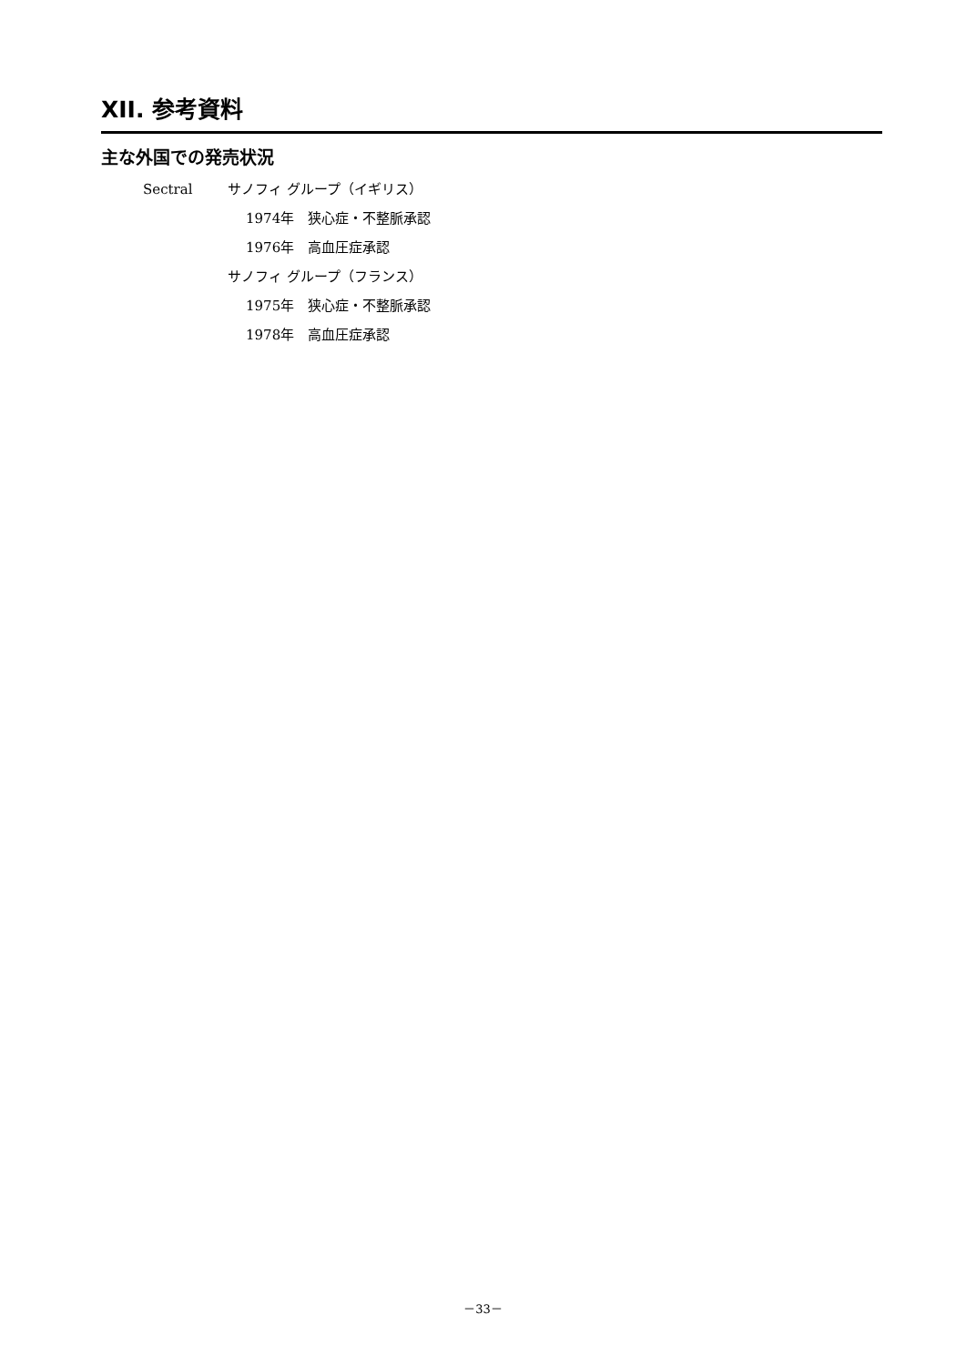XII. 参考資料
主な外国での発売状況
Sectral サノフィ グループ（イギリス）
1974年　狭心症・不整脈承認
1976年　高血圧症承認
サノフィ グループ（フランス）
1975年　狭心症・不整脈承認
1978年　高血圧症承認
－33－